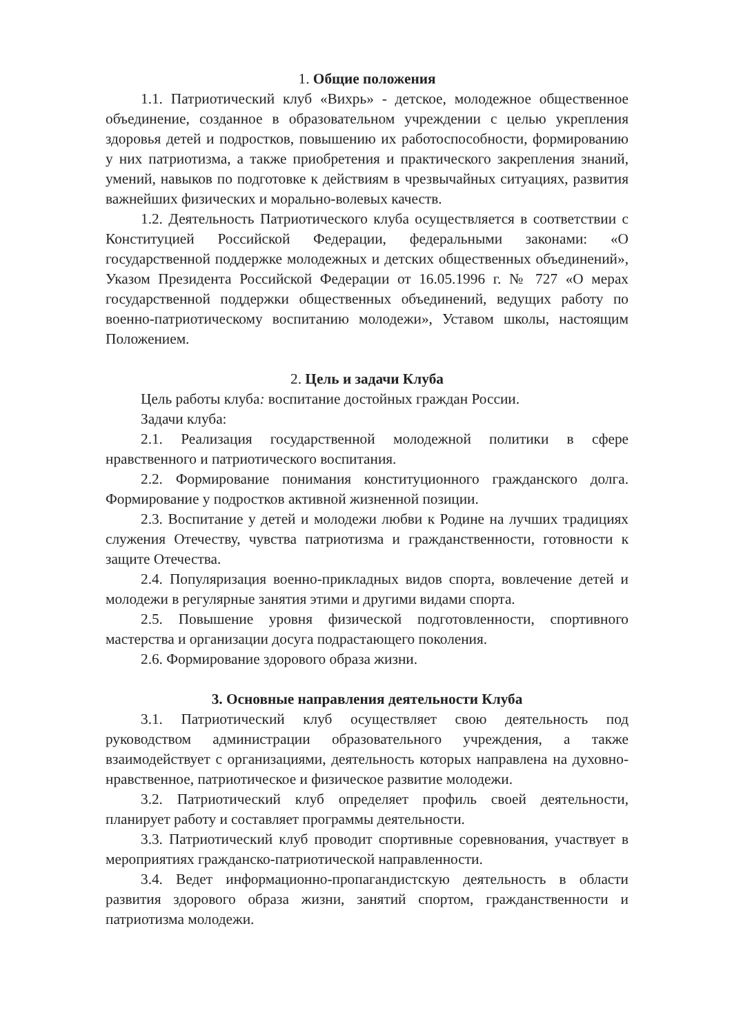1. Общие положения
1.1. Патриотический клуб «Вихрь» - детское, молодежное общественное объединение, созданное в образовательном учреждении с целью укрепления здоровья детей и подростков, повышению их работоспособности, формированию у них патриотизма, а также приобретения и практического закрепления знаний, умений, навыков по подготовке к действиям в чрезвычайных ситуациях, развития важнейших физических и морально-волевых качеств.
1.2. Деятельность Патриотического клуба осуществляется в соответствии с Конституцией Российской Федерации, федеральными законами: «О государственной поддержке молодежных и детских общественных объединений», Указом Президента Российской Федерации от 16.05.1996 г. № 727 «О мерах государственной поддержки общественных объединений, ведущих работу по военно-патриотическому воспитанию молодежи», Уставом школы, настоящим Положением.
2. Цель и задачи Клуба
Цель работы клуба: воспитание достойных граждан России.
Задачи клуба:
2.1. Реализация государственной молодежной политики в сфере нравственного и патриотического воспитания.
2.2. Формирование понимания конституционного гражданского долга. Формирование у подростков активной жизненной позиции.
2.3. Воспитание у детей и молодежи любви к Родине на лучших традициях служения Отечеству, чувства патриотизма и гражданственности, готовности к защите Отечества.
2.4. Популяризация военно-прикладных видов спорта, вовлечение детей и молодежи в регулярные занятия этими и другими видами спорта.
2.5. Повышение уровня физической подготовленности, спортивного мастерства и организации досуга подрастающего поколения.
2.6. Формирование здорового образа жизни.
3. Основные направления деятельности Клуба
3.1. Патриотический клуб осуществляет свою деятельность под руководством администрации образовательного учреждения, а также взаимодействует с организациями, деятельность которых направлена на духовно-нравственное, патриотическое и физическое развитие молодежи.
3.2. Патриотический клуб определяет профиль своей деятельности, планирует работу и составляет программы деятельности.
3.3. Патриотический клуб проводит спортивные соревнования, участвует в мероприятиях гражданско-патриотической направленности.
3.4. Ведет информационно-пропагандистскую деятельность в области развития здорового образа жизни, занятий спортом, гражданственности и патриотизма молодежи.